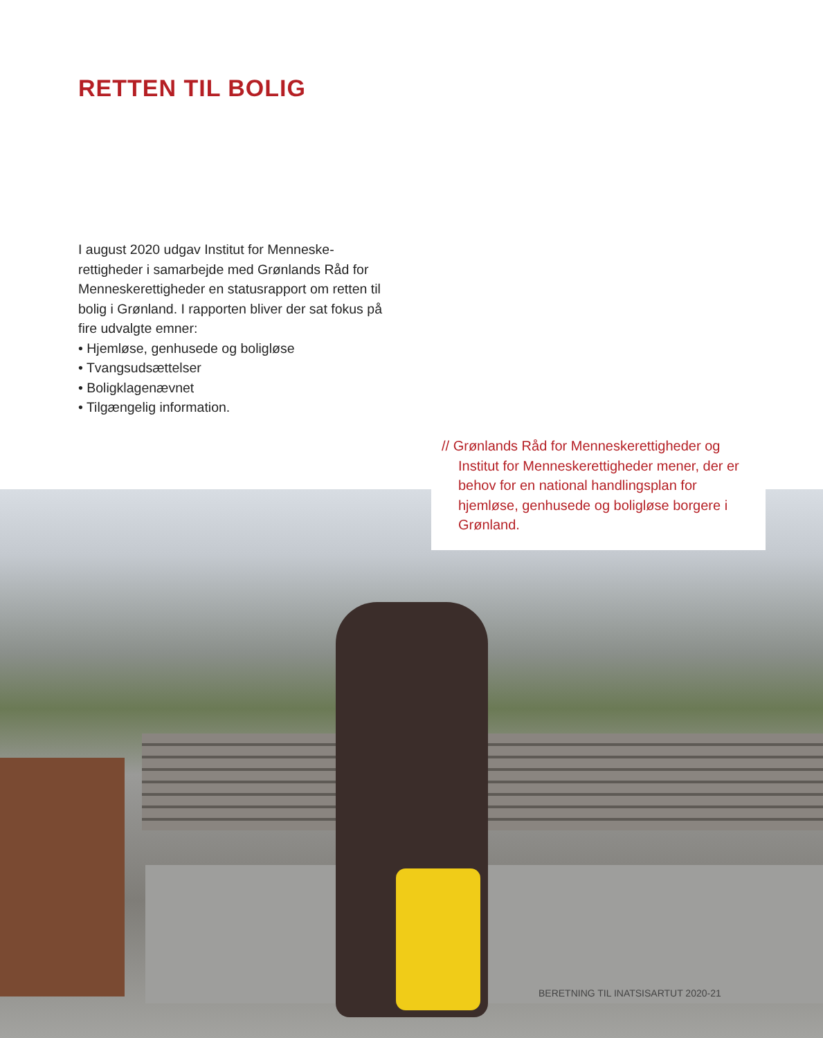RETTEN TIL BOLIG
I august 2020 udgav Institut for Menneske-rettigheder i samarbejde med Grønlands Råd for Menneskerettigheder en statusrapport om retten til bolig i Grønland. I rapporten bliver der sat fokus på fire udvalgte emner:
• Hjemløse, genhusede og boligløse
• Tvangsudsættelser
• Boligklagenævnet
• Tilgængelig information.
// Grønlands Råd for Menneskerettigheder og Institut for Menneskerettigheder mener, der er behov for en national handlingsplan for hjemløse, genhusede og boligløse borgere i Grønland.
BERETNING TIL INATSISARTUT 2020-21